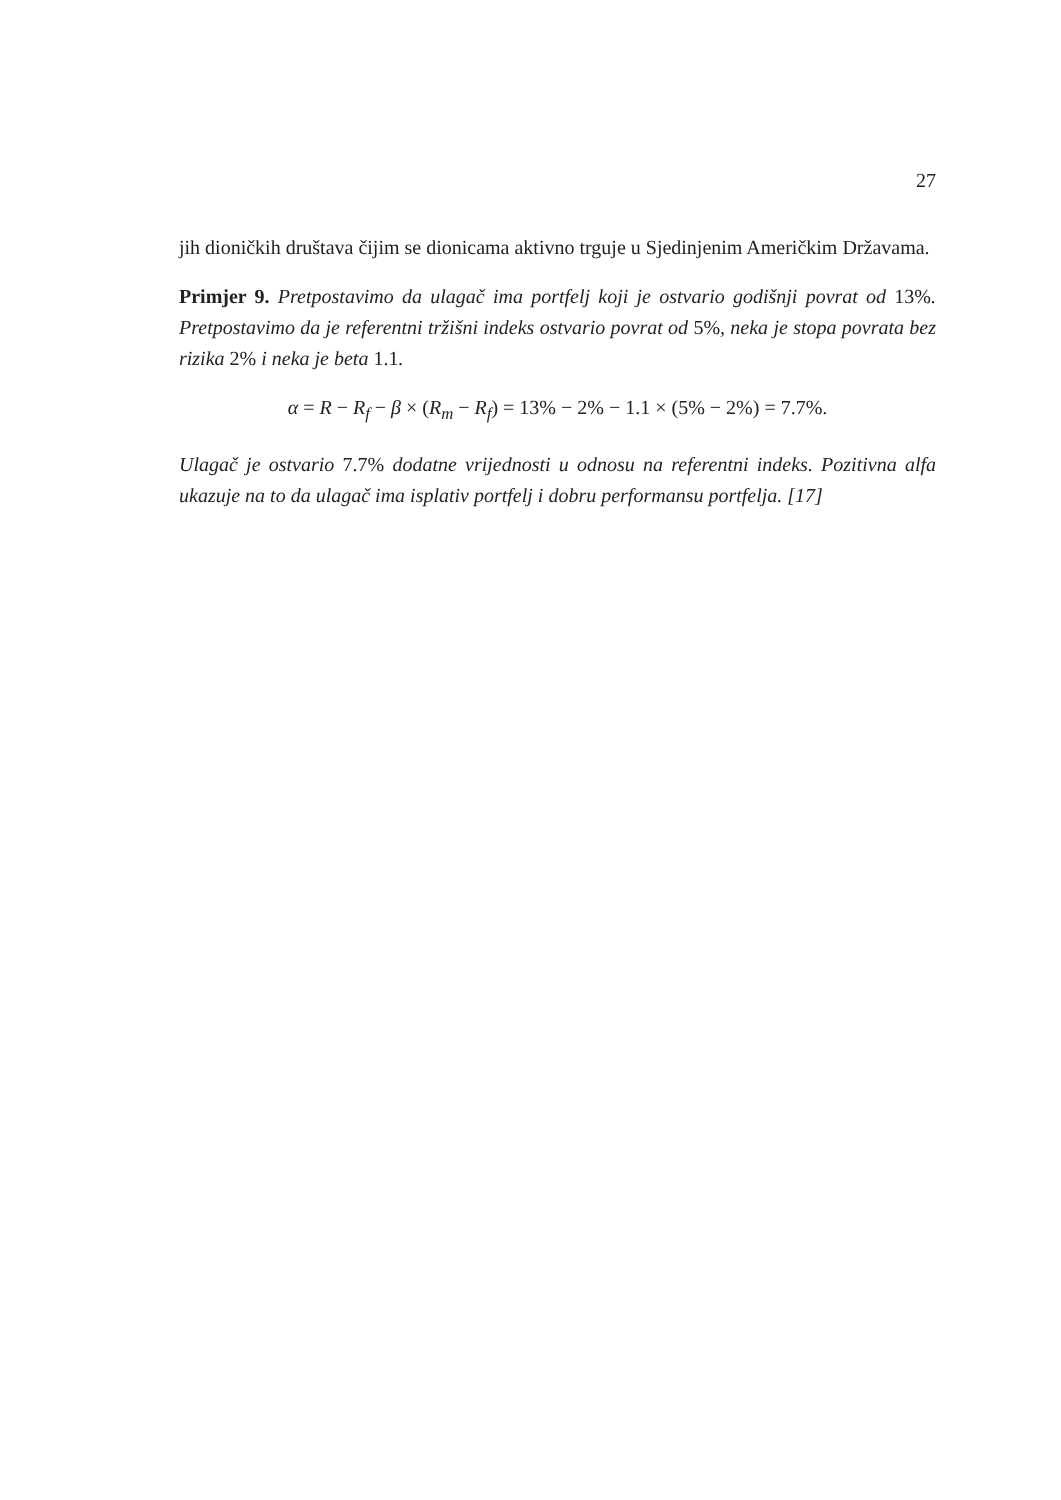27
jih dioničkih društava čijim se dionicama aktivno trguje u Sjedinjenim Američkim Državama.
Primjer 9. Pretpostavimo da ulagač ima portfelj koji je ostvario godišnji povrat od 13%. Pretpostavimo da je referentni tržišni indeks ostvario povrat od 5%, neka je stopa povrata bez rizika 2% i neka je beta 1.1.
α = R − R<sub>f</sub> − β × (R<sub>m</sub> − R<sub>f</sub>) = 13% − 2% − 1.1 × (5% − 2%) = 7.7%.
Ulagač je ostvario 7.7% dodatne vrijednosti u odnosu na referentni indeks. Pozitivna alfa ukazuje na to da ulagač ima isplativ portfelj i dobru performansu portfelja. [17]